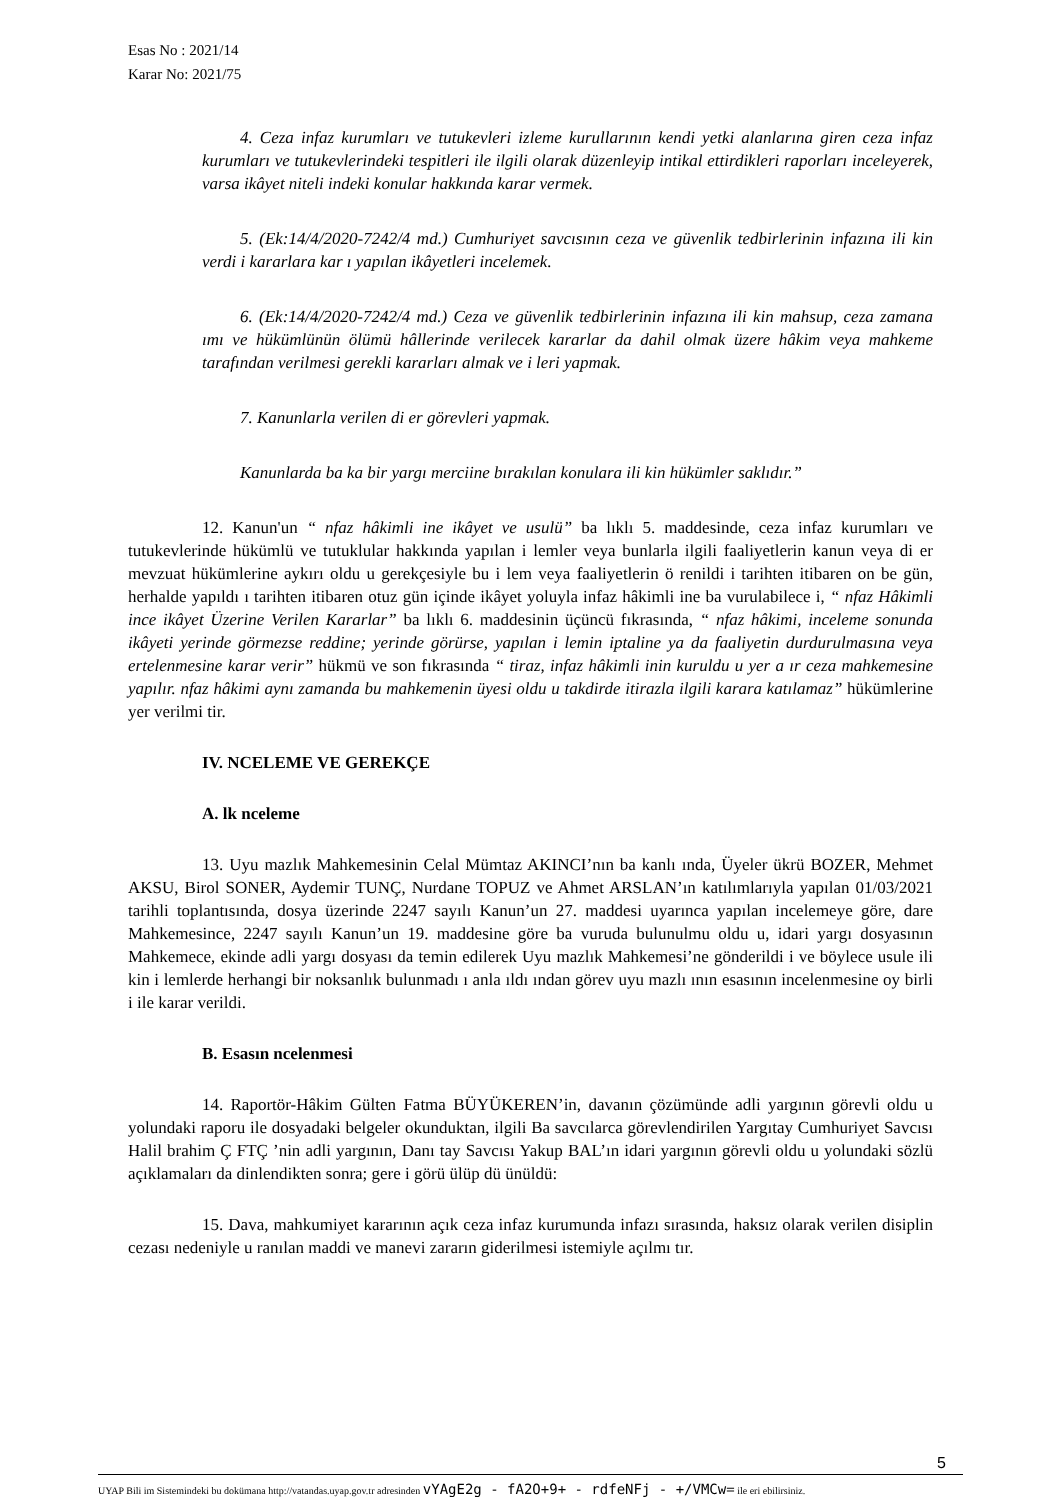Esas No : 2021/14
Karar No: 2021/75
4. Ceza infaz kurumları ve tutukevleri izleme kurullarının kendi yetki alanlarına giren ceza infaz kurumları ve tutukevlerindeki tespitleri ile ilgili olarak düzenleyip intikal ettirdikleri raporları inceleyerek, varsa ikâyet niteli indeki konular hakkında karar vermek.
5. (Ek:14/4/2020-7242/4 md.) Cumhuriyet savcısının ceza ve güvenlik tedbirlerinin infazına ili kin verdi i kararlara kar ı yapılan ikâyetleri incelemek.
6. (Ek:14/4/2020-7242/4 md.) Ceza ve güvenlik tedbirlerinin infazına ili kin mahsup, ceza zamana ımı ve hükümlünün ölümü hâllerinde verilecek kararlar da dahil olmak üzere hâkim veya mahkeme tarafından verilmesi gerekli kararları almak ve i leri yapmak.
7. Kanunlarla verilen di er görevleri yapmak.
Kanunlarda ba ka bir yargı merciine bırakılan konulara ili kin hükümler saklıdır.”
12. Kanun'un “ nfaz hâkimli ine ikâyet ve usulü” ba lıklı 5. maddesinde, ceza infaz kurumları ve tutukevlerinde hükümlü ve tutuklular hakkında yapılan i lemler veya bunlarla ilgili faaliyetlerin kanun veya di er mevzuat hükümlerine aykırı oldu u gerekçesiyle bu i lem veya faaliyetlerin ö renildi i tarihten itibaren on be gün, herhalde yapıldı ı tarihten itibaren otuz gün içinde ikâyet yoluyla infaz hâkimli ine ba vurulabilece i, “ nfaz Hâkimli ince ikâyet Üzerine Verilen Kararlar” ba lıklı 6. maddesinin üçüncü fıkrasında, “ nfaz hâkimi, inceleme sonunda ikâyeti yerinde görmezse reddine; yerinde görürse, yapılan i lemin iptaline ya da faaliyetin durdurulmasına veya ertelenmesine karar verir” hükmü ve son fıkrasında “ tiraz, infaz hâkimli inin kuruldu u yer a ır ceza mahkemesine yapılır. nfaz hâkimi aynı zamanda bu mahkemenin üyesi oldu u takdirde itirazla ilgili karara katılamaz” hükümlerine yer verilmi tir.
IV. NCELEME VE GEREKÇE
A. lk nceleme
13. Uyu mazlık Mahkemesinin Celal Mümtaz AKINCI’nın ba kanlı ında, Üyeler ükrü BOZER, Mehmet AKSU, Birol SONER, Aydemir TUNÇ, Nurdane TOPUZ ve Ahmet ARSLAN’ın katılımlarıyla yapılan 01/03/2021 tarihli toplantısında, dosya üzerinde 2247 sayılı Kanun’un 27. maddesi uyarınca yapılan incelemeye göre, dare Mahkemesince, 2247 sayılı Kanun’un 19. maddesine göre ba vuruda bulunulmu oldu u, idari yargı dosyasının Mahkemece, ekinde adli yargı dosyası da temin edilerek Uyu mazlık Mahkemesi’ne gönderildi i ve böylece usule ili kin i lemlerde herhangi bir noksanlık bulunmadı ı anla ıldı ından görev uyu mazlı ının esasının incelenmesine oy birli i ile karar verildi.
B. Esasın ncelenmesi
14. Raportör-Hâkim Gülten Fatma BÜYÜKEREN’in, davanın çözümünde adli yargının görevli oldu u yolundaki raporu ile dosyadaki belgeler okunduktan, ilgili Ba savcılarca görevlendirilen Yargıtay Cumhuriyet Savcısı Halil brahim Ç FTÇ ’nin adli yargının, Danı tay Savcısı Yakup BAL’ın idari yargının görevli oldu u yolundaki sözlü açıklamaları da dinlendikten sonra; gere i görü ülüp dü ünüldü:
15. Dava, mahkumiyet kararının açık ceza infaz kurumunda infazı sırasında, haksız olarak verilen disiplin cezası nedeniyle u ranılan maddi ve manevi zararın giderilmesi istemiyle açılmı tır.
5
UYAP Bili im Sistemindeki bu dokümana http://vatandas.uyap.gov.tr adresinden vYAgE2g - fA2O+9+ - rdfeNFj - +/VMCw= ile eri ebilirsiniz.